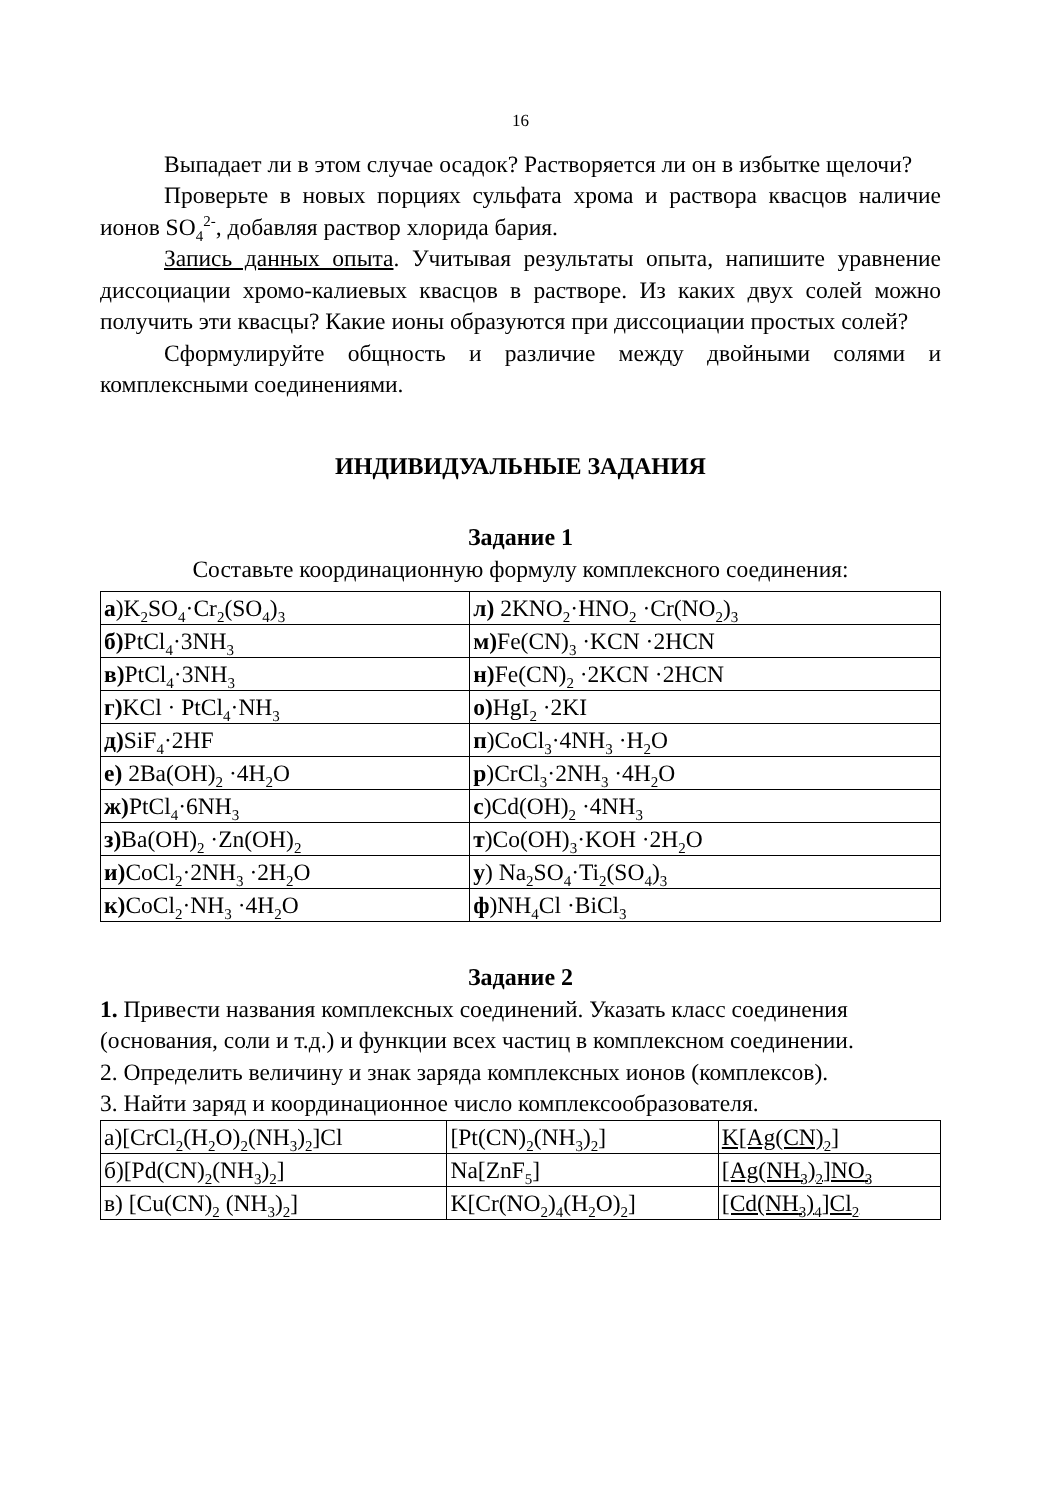16
Выпадает ли в этом случае осадок? Растворяется ли он в избытке щелочи?
Проверьте в новых порциях сульфата хрома и раствора квасцов наличие ионов SO<sub>4</sub><sup>2-</sup>, добавляя раствор хлорида бария.
Запись данных опыта. Учитывая результаты опыта, напишите уравнение диссоциации хромо-калиевых квасцов в растворе. Из каких двух солей можно получить эти квасцы? Какие ионы образуются при диссоциации простых солей?
Сформулируйте общность и различие между двойными солями и комплексными соединениями.
ИНДИВИДУАЛЬНЫЕ ЗАДАНИЯ
Задание 1
Составьте координационную формулу комплексного соединения:
| а )K<sub>2</sub>SO<sub>4</sub>·Cr<sub>2</sub>(SO<sub>4</sub>)<sub>3</sub> | л) 2KNO<sub>2</sub>·HNO<sub>2</sub> ·Cr(NO<sub>2</sub>)<sub>3</sub> |
| б) PtCl<sub>4</sub>·3NH<sub>3</sub> | м) Fe(CN)<sub>3</sub> ·KCN ·2HCN |
| в) PtCl<sub>4</sub>·3NH<sub>3</sub> | н) Fe(CN)<sub>2</sub> ·2KCN ·2HCN |
| г) KCl · PtCl<sub>4</sub>·NH<sub>3</sub> | о) HgI<sub>2</sub> ·2KI |
| д) SiF<sub>4</sub>·2HF | п )CoCl<sub>3</sub>·4NH<sub>3</sub> ·H<sub>2</sub>O |
| е) 2Ba(OH)<sub>2</sub> ·4H<sub>2</sub>O | р )CrCl<sub>3</sub>·2NH<sub>3</sub> ·4H<sub>2</sub>O |
| ж) PtCl<sub>4</sub>·6NH<sub>3</sub> | с )Cd(OH)<sub>2</sub> ·4NH<sub>3</sub> |
| з) Ba(OH)<sub>2</sub> ·Zn(OH)<sub>2</sub> | т )Co(OH)<sub>3</sub>·KOH ·2H<sub>2</sub>O |
| и) CoCl<sub>2</sub>·2NH<sub>3</sub> ·2H<sub>2</sub>O | у ) Na<sub>2</sub>SO<sub>4</sub>·Ti<sub>2</sub>(SO<sub>4</sub>)<sub>3</sub> |
| к) CoCl<sub>2</sub>·NH<sub>3</sub> ·4H<sub>2</sub>O | ф )NH<sub>4</sub>Cl ·BiCl<sub>3</sub> |
Задание 2
1. Привести названия комплексных соединений. Указать класс соединения (основания, соли и т.д.) и функции всех частиц в комплексном соединении.
2. Определить величину и знак заряда комплексных ионов (комплексов).
3. Найти заряд и координационное число комплексообразователя.
| а)[CrCl<sub>2</sub>(H<sub>2</sub>O)<sub>2</sub>(NH<sub>3</sub>)<sub>2</sub>]Cl | [Pt(CN)<sub>2</sub>(NH<sub>3</sub>)<sub>2</sub>] | K[Ag(CN)<sub>2</sub>] |
| б)[Pd(CN)<sub>2</sub>(NH<sub>3</sub>)<sub>2</sub>] | Na[ZnF<sub>5</sub>] | [Ag(NH<sub>3</sub>)<sub>2</sub>]NO<sub>3</sub> |
| в) [Cu(CN)<sub>2</sub> (NH<sub>3</sub>)<sub>2</sub>] | K[Cr(NO<sub>2</sub>)<sub>4</sub>(H<sub>2</sub>O)<sub>2</sub>] | [Cd(NH<sub>3</sub>)<sub>4</sub>]Cl<sub>2</sub> |